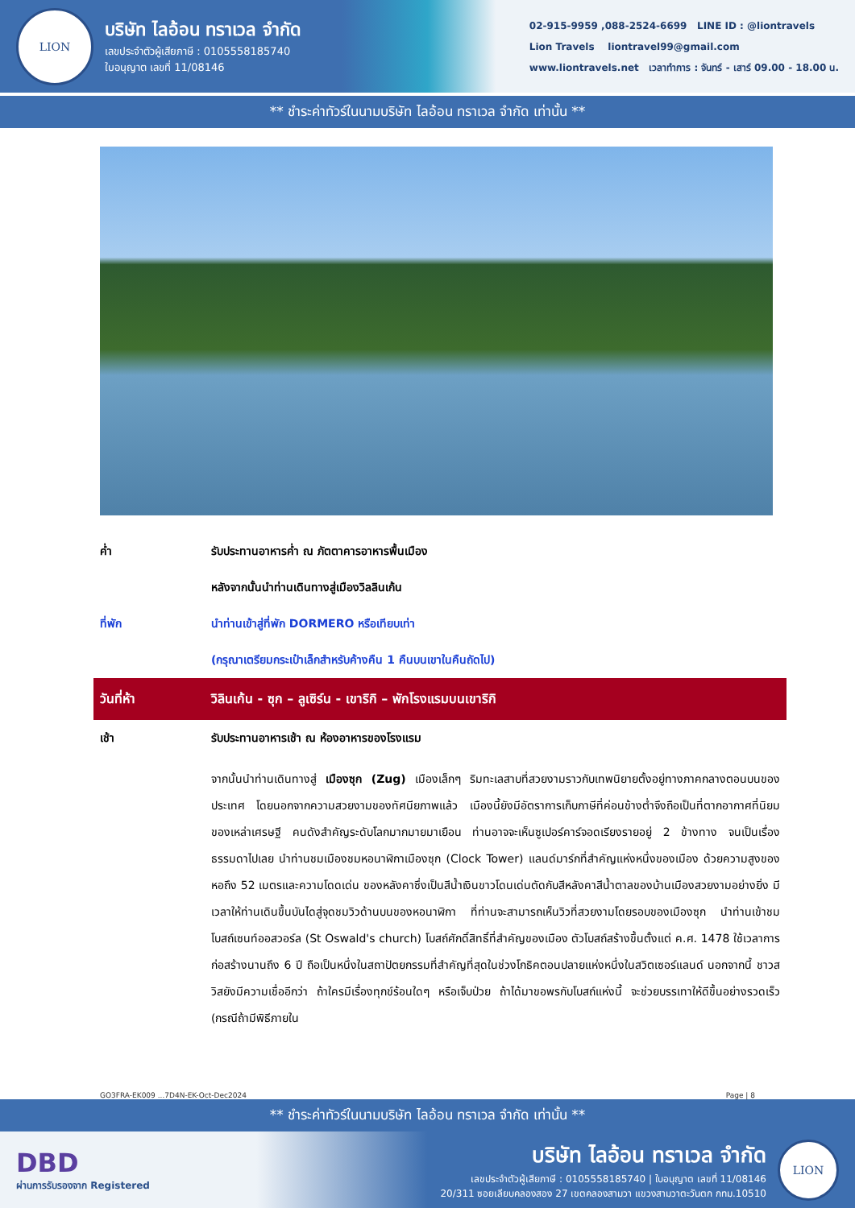LION
บริษัท ไลอ้อน ทราเวล จำกัด
เลขประจำตัวผู้เสียภาษี : 0105558185740
ใบอนุญาต เลขที่ 11/08146
02-915-9959 ,088-2524-6699 LINE ID : @liontravels
Lion Travels liontravel99@gmail.com
www.liontravels.net เวลาทำการ : จันทร์ - เสาร์ 09.00 - 18.00 น.
** ชำระค่าทัวร์ในนามบริษัท ไลอ้อน ทราเวล จำกัด เท่านั้น **
| ค่ำ | รับประทานอาหารค่ำ ณ ภัตตาคารอาหารพื้นเมือง |
| | หลังจากนั้นนำท่านเดินทางสู่เมืองวิลลินเก้น |
| ที่พัก | นำท่านเข้าสู่ที่พัก DORMERO หรือเทียบเท่า |
| | (กรุณาเตรียมกระเป๋าเล็กสำหรับค้างคืน 1 คืนบนเขาในคืนถัดไป) |
| วันที่ห้า | วิลินเก้น - ซุก – ลูเซิร์น - เขาริกิ – พักโรงแรมบนเขาริกิ |
| เช้า | รับประทานอาหารเช้า ณ ห้องอาหารของโรงแรม |
| | จากนั้นนำท่านเดินทางสู่ เมืองซุก (Zug) เมืองเล็กๆ ริมทะเลสาบที่สวยงามราวกับเทพนิยายตั้งอยู่ทางภาคกลางตอนบนของประเทศ โดยนอกจากความสวยงามของทัศนียภาพแล้ว เมืองนี้ยังมีอัตราการเก็บภาษีที่ค่อนข้างต่ำจึงถือเป็นที่ตากอากาศที่นิยมของเหล่าเศรษฐี คนดังสำคัญระดับโลกมากมายมาเยือน ท่านอาจจะเห็นซูเปอร์คาร์จอดเรียงรายอยู่ 2 ข้างทาง จนเป็นเรื่องธรรมดาไปเลย นำท่านชมเมืองชมหอนาฬิกาเมืองซุก (Clock Tower) แลนด์มาร์กที่สำคัญแห่งหนึ่งของเมือง ด้วยความสูงของหอถึง 52 เมตรและความโดดเด่น ของหลังคาซึ่งเป็นสีน้ำเงินขาวโดนเด่นตัดกับสีหลังคาสีน้ำตาลของบ้านเมืองสวยงามอย่างยิ่ง มีเวลาให้ท่านเดินขึ้นบันไดสู่จุดชมวิวด้านบนของหอนาฬิกา ที่ท่านจะสามารถเห็นวิวที่สวยงามโดยรอบของเมืองซุก นำท่านเข้าชมโบสถ์เซนท์ออสวอร์ล (St Oswald's church) โบสถ์ศักดิ์สิทธิ์ที่สำคัญของเมือง ตัวโบสถ์สร้างขึ้นตั้งแต่ ค.ศ. 1478 ใช้เวลาการก่อสร้างนานถึง 6 ปี ถือเป็นหนึ่งในสถาปัตยกรรมที่สำคัญที่สุดในช่วงโกธิคตอนปลายแห่งหนึ่งในสวิตเซอร์แลนด์ นอกจากนี้ ชาวสวิสยังมีความเชื่ออีกว่า ถ้าใครมีเรื่องทุกข์ร้อนใดๆ หรือเจ็บป่วย ถ้าได้มาขอพรกับโบสถ์แห่งนี้ จะช่วยบรรเทาให้ดีขึ้นอย่างรวดเร็ว (กรณีถ้ามีพิธีภายใน |
GO3FRA-EK009 ...7D4N-EK-Oct-Dec2024 Page | 8
** ชำระค่าทัวร์ในนามบริษัท ไลอ้อน ทราเวล จำกัด เท่านั้น **
DBD
ผ่านการรับรองจาก Registered
บริษัท ไลอ้อน ทราเวล จำกัด
เลขประจำตัวผู้เสียภาษี : 0105558185740 | ใบอนุญาต เลขที่ 11/08146
20/311 ซอยเลียบคลองสอง 27 เขตคลองสามวา แขวงสามวาตะวันตก กทม.10510
LION